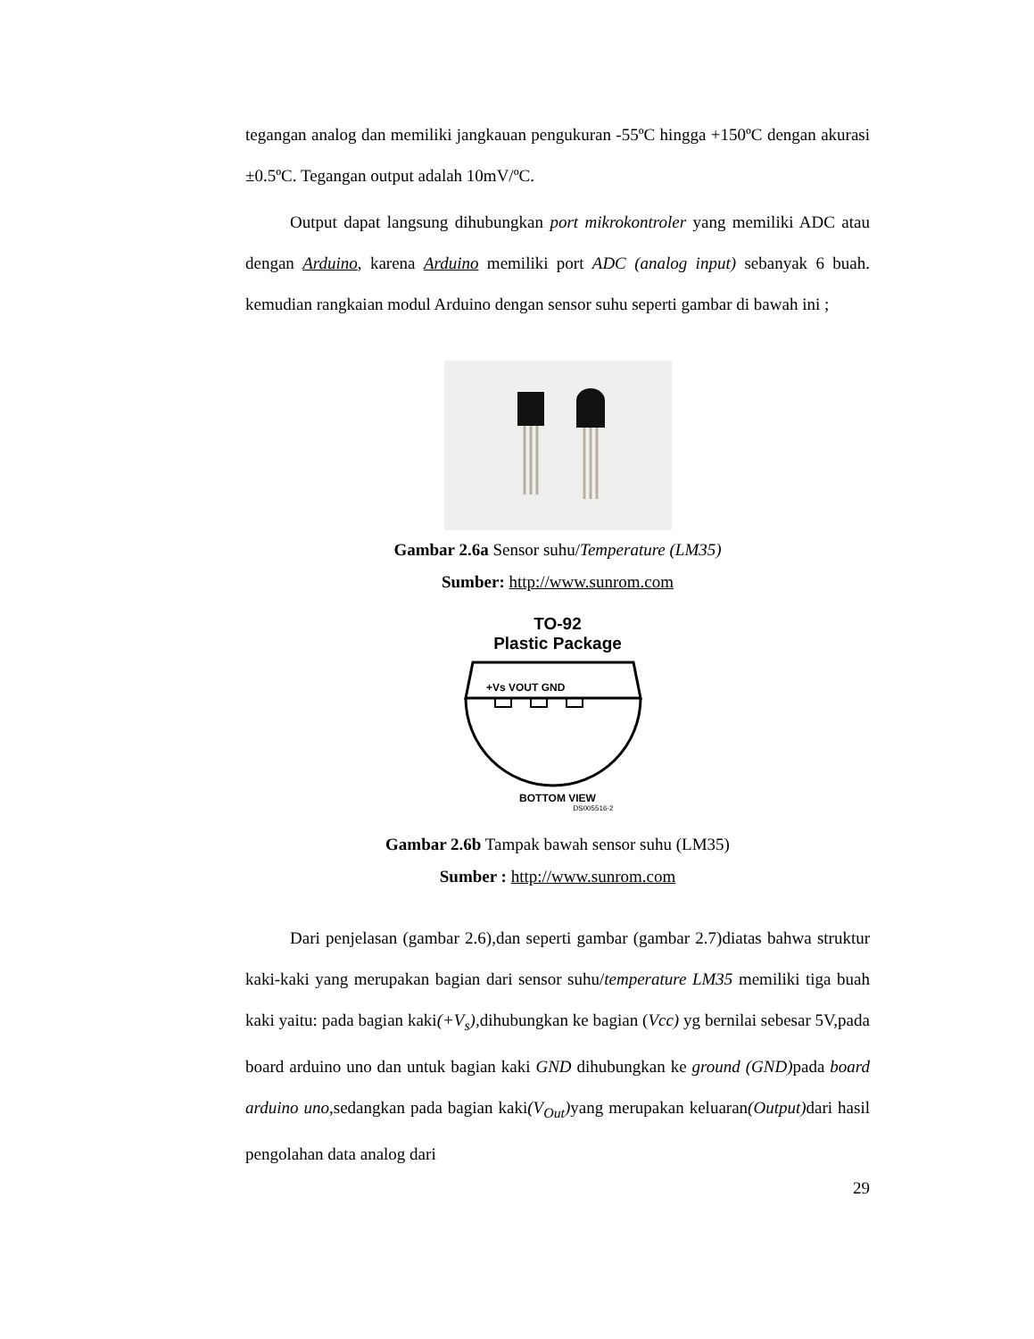tegangan analog dan memiliki jangkauan pengukuran -55ºC hingga +150ºC dengan akurasi ±0.5ºC. Tegangan output adalah 10mV/ºC.
Output dapat langsung dihubungkan port mikrokontroler yang memiliki ADC atau dengan Arduino, karena Arduino memiliki port ADC (analog input) sebanyak 6 buah. kemudian rangkaian modul Arduino dengan sensor suhu seperti gambar di bawah ini ;
Gambar 2.6a Sensor suhu/Temperature (LM35)
Sumber: http://www.sunrom.com
TO-92
Plastic Package
+Vs VOUT GND
BOTTOM VIEW
DS005516-2
Gambar 2.6b Tampak bawah sensor suhu (LM35)
Sumber : http://www.sunrom.com
Dari penjelasan (gambar 2.6),dan seperti gambar (gambar 2.7)diatas bahwa struktur kaki-kaki yang merupakan bagian dari sensor suhu/temperature LM35 memiliki tiga buah kaki yaitu: pada bagian kaki(+V<sub>s</sub>),dihubungkan ke bagian (Vcc) yg bernilai sebesar 5V,pada board arduino uno dan untuk bagian kaki GND dihubungkan ke ground (GND) pada board arduino uno,sedangkan pada bagian kaki(V<sub>Out</sub>) yang merupakan keluaran(Output) dari hasil pengolahan data analog dari
29